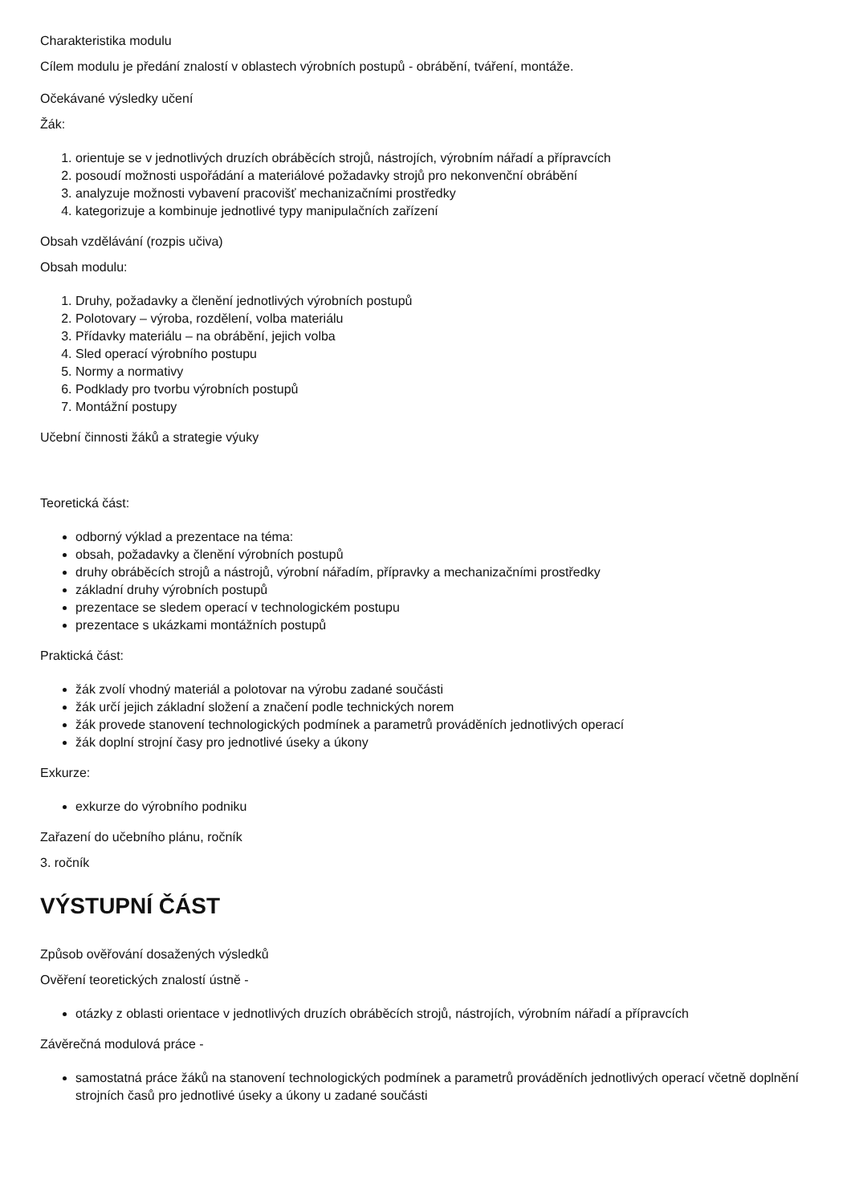Charakteristika modulu
Cílem modulu je předání znalostí v oblastech výrobních postupů - obrábění, tváření, montáže.
Očekávané výsledky učení
Žák:
1. orientuje se v jednotlivých druzích obráběcích strojů, nástrojích, výrobním nářadí a přípravcích
2. posoudí možnosti uspořádání a materiálové požadavky strojů pro nekonvenční obrábění
3. analyzuje možnosti vybavení pracovišť mechanizačními prostředky
4. kategorizuje a kombinuje jednotlivé typy manipulačních zařízení
Obsah vzdělávání (rozpis učiva)
Obsah modulu:
1. Druhy, požadavky a členění jednotlivých výrobních postupů
2. Polotovary – výroba, rozdělení, volba materiálu
3. Přídavky materiálu – na obrábění, jejich volba
4. Sled operací výrobního postupu
5. Normy a normativy
6. Podklady pro tvorbu výrobních postupů
7. Montážní postupy
Učební činnosti žáků a strategie výuky
Teoretická část:
odborný výklad a prezentace na téma:
obsah, požadavky a členění výrobních postupů
druhy obráběcích strojů a nástrojů, výrobní nářadím, přípravky a mechanizačními prostředky
základní druhy výrobních postupů
prezentace se sledem operací v technologickém postupu
prezentace s ukázkami montážních postupů
Praktická část:
žák zvolí vhodný materiál a polotovar na výrobu zadané součásti
žák určí jejich základní složení a značení podle technických norem
žák provede stanovení technologických podmínek a parametrů prováděních jednotlivých operací
žák doplní strojní časy pro jednotlivé úseky a úkony
Exkurze:
exkurze do výrobního podniku
Zařazení do učebního plánu, ročník
3. ročník
VÝSTUPNÍ ČÁST
Způsob ověřování dosažených výsledků
Ověření teoretických znalostí ústně -
otázky z oblasti orientace v jednotlivých druzích obráběcích strojů, nástrojích, výrobním nářadí a přípravcích
Závěrečná modulová práce -
samostatná práce žáků na stanovení technologických podmínek a parametrů prováděních jednotlivých operací včetně doplnění strojních časů pro jednotlivé úseky a úkony u zadané součásti